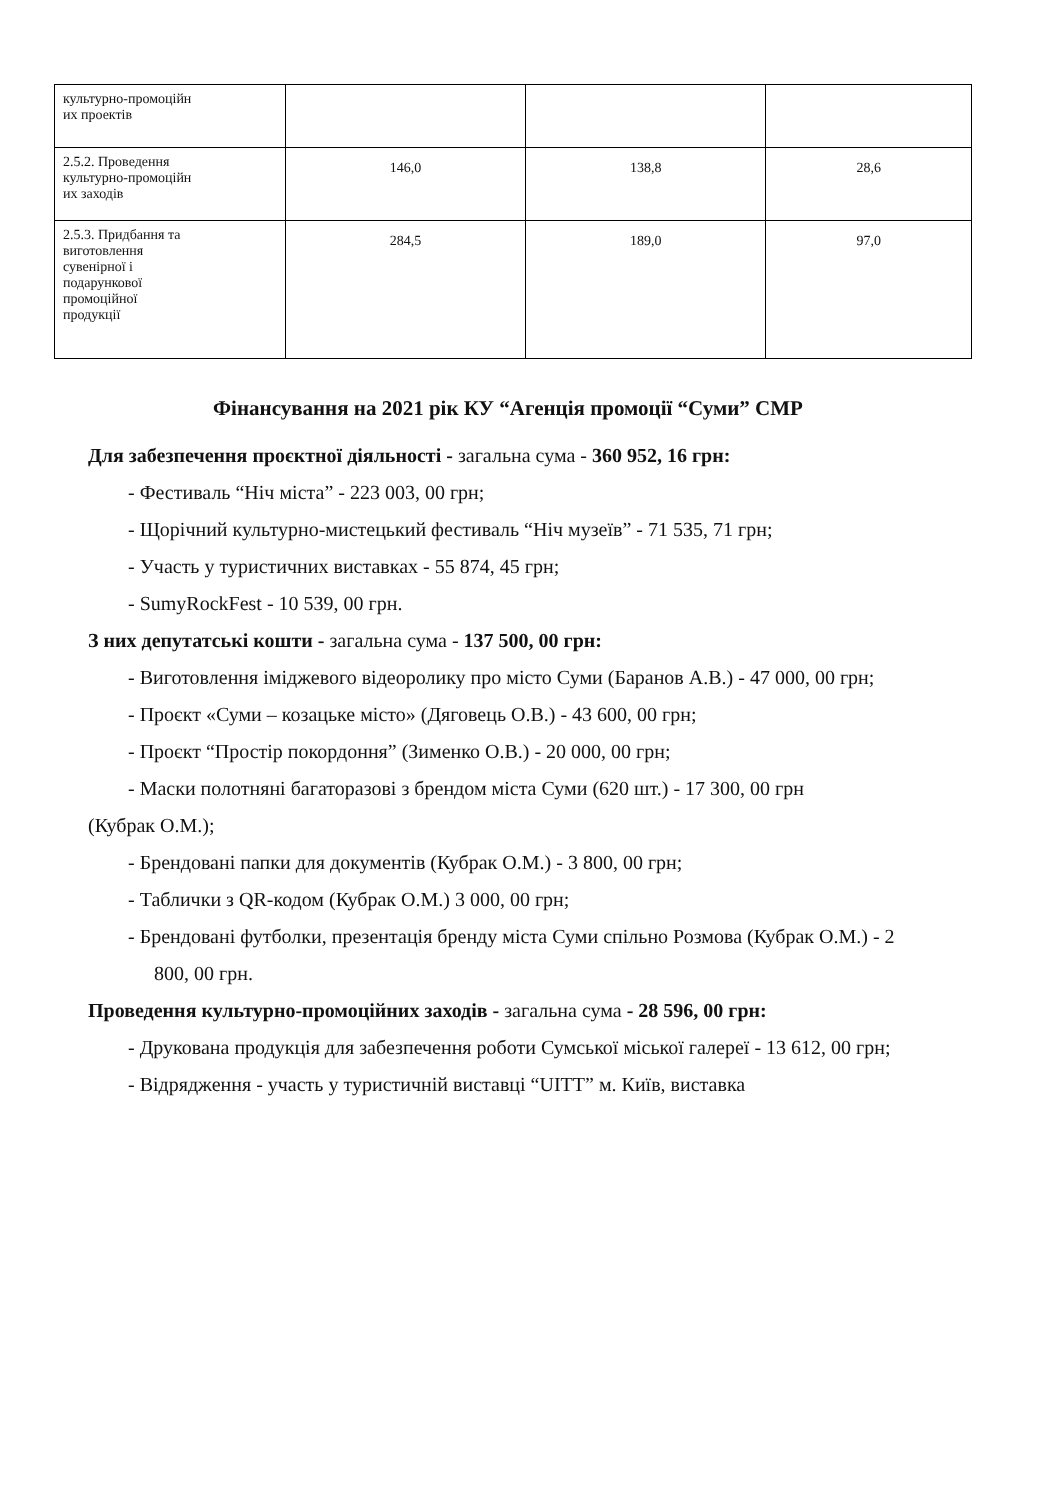| культурно-промоційн их проектів | | | |
| 2.5.2. Проведення культурно-промоційн их заходів | 146,0 | 138,8 | 28,6 |
| 2.5.3. Придбання та виготовлення сувенірної і подарункової промоційної продукції | 284,5 | 189,0 | 97,0 |
Фінансування на 2021 рік КУ “Агенція промоції “Суми” СМР
Для забезпечення проєктної діяльності - загальна сума - 360 952, 16 грн:
- Фестиваль “Ніч міста” - 223 003, 00 грн;
- Щорічний культурно-мистецький фестиваль “Ніч музеїв” - 71 535, 71 грн;
- Участь у туристичних виставках - 55 874, 45 грн;
- SumyRockFest - 10 539, 00 грн.
З них депутатські кошти - загальна сума - 137 500, 00 грн:
- Виготовлення іміджевого відеоролику про місто Суми (Баранов А.В.) - 47 000, 00 грн;
- Проєкт «Суми – козацьке місто» (Дяговець О.В.) - 43 600, 00 грн;
- Проєкт “Простір покордоння” (Зименко О.В.) - 20 000, 00 грн;
- Маски полотняні багаторазові з брендом міста Суми (620 шт.) - 17 300, 00 грн
(Кубрак О.М.);
- Брендовані папки для документів (Кубрак О.М.) - 3 800, 00 грн;
- Таблички з QR-кодом (Кубрак О.М.) 3 000, 00 грн;
- Брендовані футболки, презентація бренду міста Суми спільно Розмова (Кубрак О.М.) - 2 800, 00 грн.
Проведення культурно-промоційних заходів - загальна сума - 28 596, 00 грн:
- Друкована продукція для забезпечення роботи Сумської міської галереї - 13 612, 00 грн;
- Відрядження - участь у туристичній виставці “UITT” м. Київ, виставка